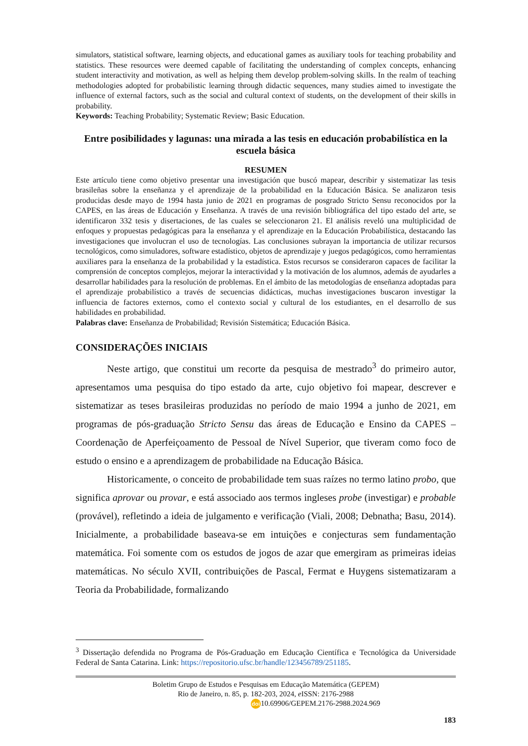simulators, statistical software, learning objects, and educational games as auxiliary tools for teaching probability and statistics. These resources were deemed capable of facilitating the understanding of complex concepts, enhancing student interactivity and motivation, as well as helping them develop problem-solving skills. In the realm of teaching methodologies adopted for probabilistic learning through didactic sequences, many studies aimed to investigate the influence of external factors, such as the social and cultural context of students, on the development of their skills in probability.
Keywords: Teaching Probability; Systematic Review; Basic Education.
Entre posibilidades y lagunas: una mirada a las tesis en educación probabilística en la escuela básica
RESUMEN
Este artículo tiene como objetivo presentar una investigación que buscó mapear, describir y sistematizar las tesis brasileñas sobre la enseñanza y el aprendizaje de la probabilidad en la Educación Básica. Se analizaron tesis producidas desde mayo de 1994 hasta junio de 2021 en programas de posgrado Stricto Sensu reconocidos por la CAPES, en las áreas de Educación y Enseñanza. A través de una revisión bibliográfica del tipo estado del arte, se identificaron 332 tesis y disertaciones, de las cuales se seleccionaron 21. El análisis reveló una multiplicidad de enfoques y propuestas pedagógicas para la enseñanza y el aprendizaje en la Educación Probabilística, destacando las investigaciones que involucran el uso de tecnologías. Las conclusiones subrayan la importancia de utilizar recursos tecnológicos, como simuladores, software estadístico, objetos de aprendizaje y juegos pedagógicos, como herramientas auxiliares para la enseñanza de la probabilidad y la estadística. Estos recursos se consideraron capaces de facilitar la comprensión de conceptos complejos, mejorar la interactividad y la motivación de los alumnos, además de ayudarles a desarrollar habilidades para la resolución de problemas. En el ámbito de las metodologías de enseñanza adoptadas para el aprendizaje probabilístico a través de secuencias didácticas, muchas investigaciones buscaron investigar la influencia de factores externos, como el contexto social y cultural de los estudiantes, en el desarrollo de sus habilidades en probabilidad.
Palabras clave: Enseñanza de Probabilidad; Revisión Sistemática; Educación Básica.
CONSIDERAÇÕES INICIAIS
Neste artigo, que constitui um recorte da pesquisa de mestrado<sup>3</sup> do primeiro autor, apresentamos uma pesquisa do tipo estado da arte, cujo objetivo foi mapear, descrever e sistematizar as teses brasileiras produzidas no período de maio 1994 a junho de 2021, em programas de pós-graduação Stricto Sensu das áreas de Educação e Ensino da CAPES – Coordenação de Aperfeiçoamento de Pessoal de Nível Superior, que tiveram como foco de estudo o ensino e a aprendizagem de probabilidade na Educação Básica.
Historicamente, o conceito de probabilidade tem suas raízes no termo latino probo, que significa aprovar ou provar, e está associado aos termos ingleses probe (investigar) e probable (provável), refletindo a ideia de julgamento e verificação (Viali, 2008; Debnatha; Basu, 2014). Inicialmente, a probabilidade baseava-se em intuições e conjecturas sem fundamentação matemática. Foi somente com os estudos de jogos de azar que emergiram as primeiras ideias matemáticas. No século XVII, contribuições de Pascal, Fermat e Huygens sistematizaram a Teoria da Probabilidade, formalizando
<sup>3</sup> Dissertação defendida no Programa de Pós-Graduação em Educação Científica e Tecnológica da Universidade Federal de Santa Catarina. Link: https://repositorio.ufsc.br/handle/123456789/251185.
Boletim Grupo de Estudos e Pesquisas em Educação Matemática (GEPEM)
Rio de Janeiro, n. 85, p. 182-203, 2024, e ISSN: 2176-2988
doi 10.69906/GEPEM.2176-2988.2024.969
183